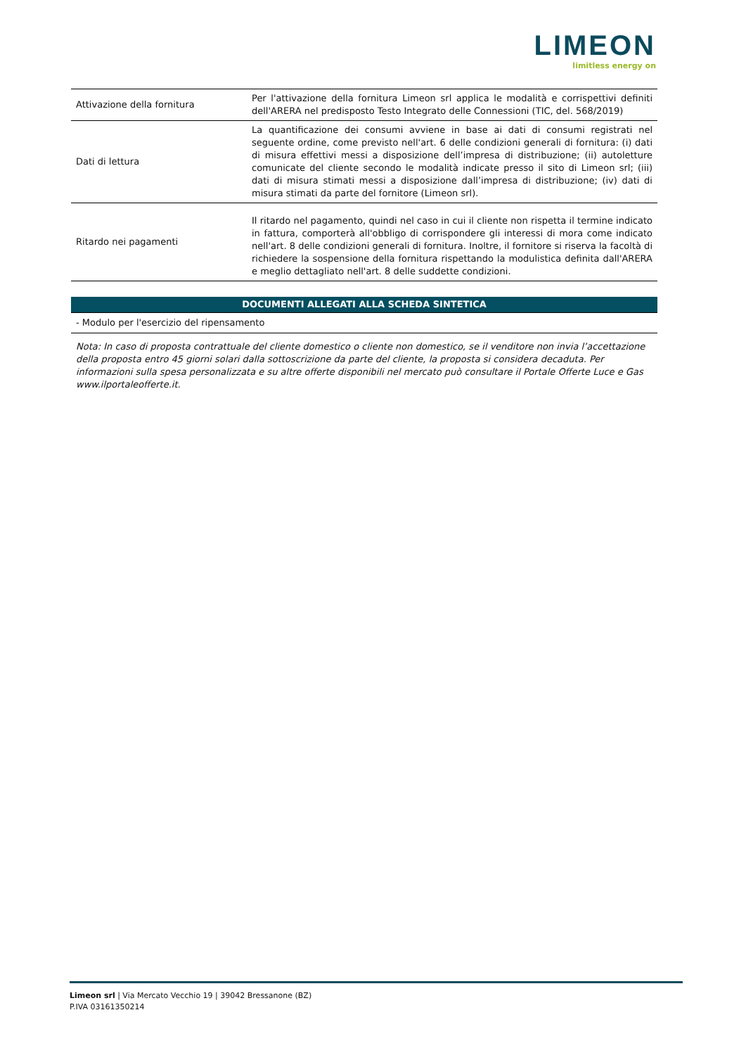LIMEON
limitless energy on
| Attivazione della fornitura | Per l'attivazione della fornitura Limeon srl applica le modalità e corrispettivi definiti dell'ARERA nel predisposto Testo Integrato delle Connessioni (TIC, del. 568/2019) |
| Dati di lettura | La quantificazione dei consumi avviene in base ai dati di consumi registrati nel seguente ordine, come previsto nell'art. 6 delle condizioni generali di fornitura: (i) dati di misura effettivi messi a disposizione dell’impresa di distribuzione; (ii) autoletture comunicate del cliente secondo le modalità indicate presso il sito di Limeon srl; (iii) dati di misura stimati messi a disposizione dall’impresa di distribuzione; (iv) dati di misura stimati da parte del fornitore (Limeon srl). |
| Ritardo nei pagamenti | Il ritardo nel pagamento, quindi nel caso in cui il cliente non rispetta il termine indicato in fattura, comporterà all'obbligo di corrispondere gli interessi di mora come indicato nell'art. 8 delle condizioni generali di fornitura. Inoltre, il fornitore si riserva la facoltà di richiedere la sospensione della fornitura rispettando la modulistica definita dall'ARERA e meglio dettagliato nell'art. 8 delle suddette condizioni. |
DOCUMENTI ALLEGATI ALLA SCHEDA SINTETICA
- Modulo per l'esercizio del ripensamento
Nota: In caso di proposta contrattuale del cliente domestico o cliente non domestico, se il venditore non invia l’accettazione della proposta entro 45 giorni solari dalla sottoscrizione da parte del cliente, la proposta si considera decaduta. Per informazioni sulla spesa personalizzata e su altre offerte disponibili nel mercato può consultare il Portale Offerte Luce e Gas www.ilportaleofferte.it.
Limeon srl | Via Mercato Vecchio 19 | 39042 Bressanone (BZ)
P.IVA 03161350214